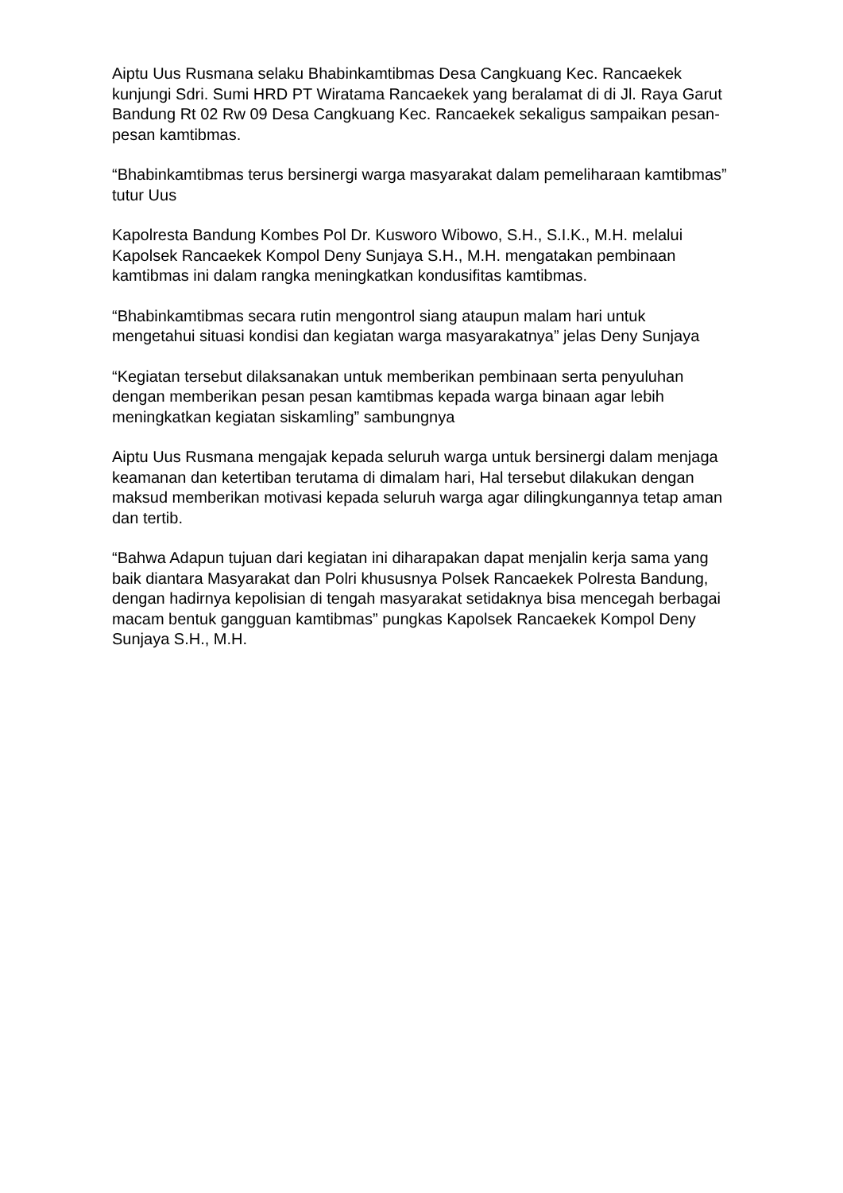Aiptu Uus Rusmana selaku Bhabinkamtibmas Desa Cangkuang Kec. Rancaekek kunjungi Sdri. Sumi HRD PT Wiratama Rancaekek yang beralamat di di Jl. Raya Garut Bandung Rt 02 Rw 09 Desa Cangkuang Kec. Rancaekek sekaligus sampaikan pesan-pesan kamtibmas.
“Bhabinkamtibmas terus bersinergi warga masyarakat dalam pemeliharaan kamtibmas” tutur Uus
Kapolresta Bandung Kombes Pol Dr. Kusworo Wibowo, S.H., S.I.K., M.H. melalui Kapolsek Rancaekek Kompol Deny Sunjaya S.H., M.H. mengatakan pembinaan kamtibmas ini dalam rangka meningkatkan kondusifitas kamtibmas.
“Bhabinkamtibmas secara rutin mengontrol siang ataupun malam hari untuk mengetahui situasi kondisi dan kegiatan warga masyarakatnya” jelas Deny Sunjaya
“Kegiatan tersebut dilaksanakan untuk memberikan pembinaan serta penyuluhan dengan memberikan pesan pesan kamtibmas kepada warga binaan agar lebih meningkatkan kegiatan siskamling” sambungnya
Aiptu Uus Rusmana mengajak kepada seluruh warga untuk bersinergi dalam menjaga keamanan dan ketertiban terutama di dimalam hari, Hal tersebut dilakukan dengan maksud memberikan motivasi kepada seluruh warga agar dilingkungannya tetap aman dan tertib.
“Bahwa Adapun tujuan dari kegiatan ini diharapakan dapat menjalin kerja sama yang baik diantara Masyarakat dan Polri khususnya Polsek Rancaekek Polresta Bandung, dengan hadirnya kepolisian di tengah masyarakat setidaknya bisa mencegah berbagai macam bentuk gangguan kamtibmas” pungkas Kapolsek Rancaekek Kompol Deny Sunjaya S.H., M.H.